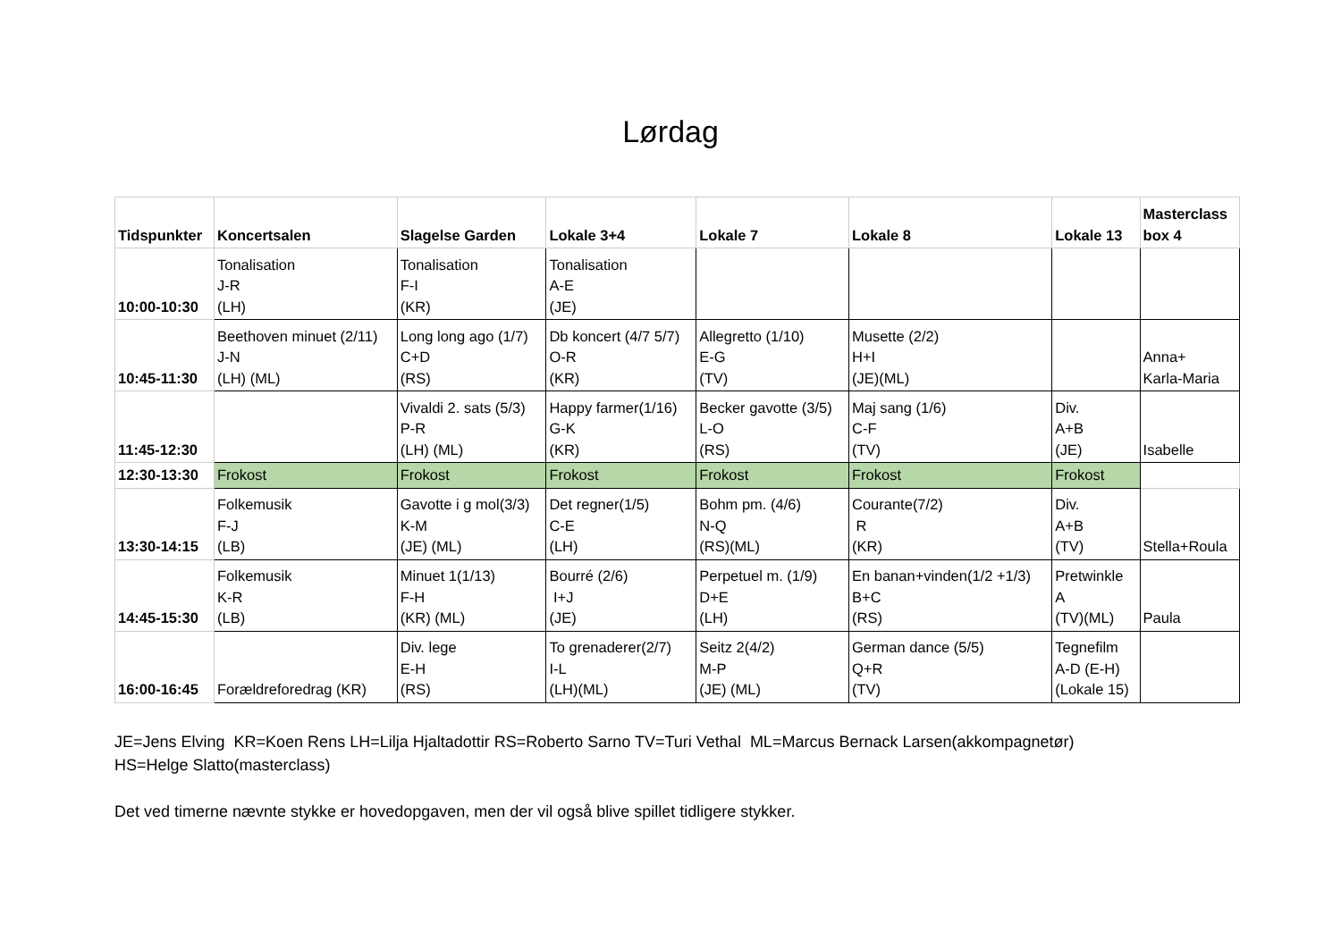Lørdag
| Tidspunkter | Koncertsalen | Slagelse Garden | Lokale 3+4 | Lokale 7 | Lokale 8 | Lokale 13 | Masterclass box 4 |
| --- | --- | --- | --- | --- | --- | --- | --- |
| 10:00-10:30 | Tonalisation J-R (LH) | Tonalisation F-I (KR) | Tonalisation A-E (JE) | | | | |
| 10:45-11:30 | Beethoven minuet (2/11) J-N (LH) (ML) | Long long ago (1/7) C+D (RS) | Db koncert (4/7 5/7) O-R (KR) | Allegretto (1/10) E-G (TV) | Musette (2/2) H+I (JE)(ML) | | Anna+ Karla-Maria |
| 11:45-12:30 | | Vivaldi 2. sats (5/3) P-R (LH) (ML) | Happy farmer(1/16) G-K (KR) | Becker gavotte (3/5) L-O (RS) | Maj sang (1/6) C-F (TV) | Div. A+B (JE) | Isabelle |
| 12:30-13:30 | Frokost | Frokost | Frokost | Frokost | Frokost | Frokost | |
| 13:30-14:15 | Folkemusik F-J (LB) | Gavotte i g mol(3/3) K-M (JE) (ML) | Det regner(1/5) C-E (LH) | Bohm pm. (4/6) N-Q (RS)(ML) | Courante(7/2) R (KR) | Div. A+B (TV) | Stella+Roula |
| 14:45-15:30 | Folkemusik K-R (LB) | Minuet 1(1/13) F-H (KR) (ML) | Bourré (2/6) I+J (JE) | Perpetuel m. (1/9) D+E (LH) | En banan+vinden(1/2 +1/3) B+C (RS) | Pretwinkle A (TV)(ML) | Paula |
| 16:00-16:45 | Forældreforedrag (KR) | Div. lege E-H (RS) | To grenaderer(2/7) I-L (LH)(ML) | Seitz 2(4/2) M-P (JE) (ML) | German dance (5/5) Q+R (TV) | Tegnefilm A-D (E-H) (Lokale 15) | |
JE=Jens Elving KR=Koen Rens LH=Lilja Hjaltadottir RS=Roberto Sarno TV=Turi Vethal ML=Marcus Bernack Larsen(akkompagnetør)
HS=Helge Slatto(masterclass)
Det ved timerne nævnte stykke er hovedopgaven, men der vil også blive spillet tidligere stykker.